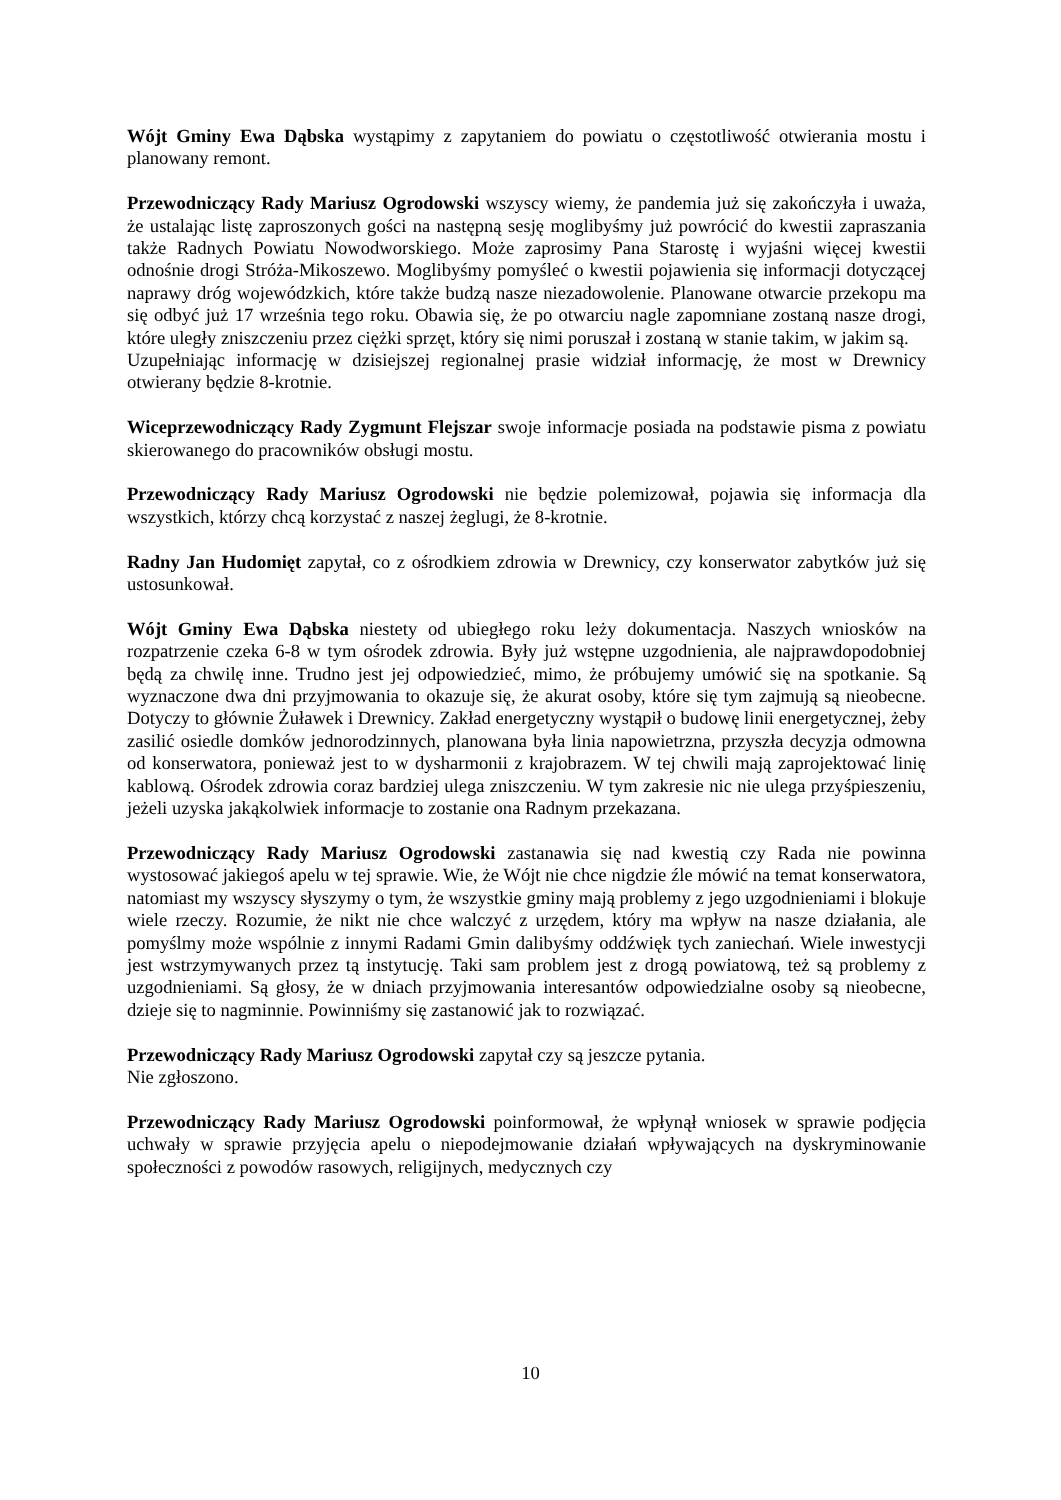Wójt Gminy Ewa Dąbska wystąpimy z zapytaniem do powiatu o częstotliwość otwierania mostu i planowany remont.
Przewodniczący Rady Mariusz Ogrodowski wszyscy wiemy, że pandemia już się zakończyła i uważa, że ustalając listę zaproszonych gości na następną sesję moglibyśmy już powrócić do kwestii zapraszania także Radnych Powiatu Nowodworskiego. Może zaprosimy Pana Starostę i wyjaśni więcej kwestii odnośnie drogi Stróża-Mikoszewo. Moglibyśmy pomyśleć o kwestii pojawienia się informacji dotyczącej naprawy dróg wojewódzkich, które także budzą nasze niezadowolenie. Planowane otwarcie przekopu ma się odbyć już 17 września tego roku. Obawia się, że po otwarciu nagle zapomniane zostaną nasze drogi, które uległy zniszczeniu przez ciężki sprzęt, który się nimi poruszał i zostaną w stanie takim, w jakim są.
Uzupełniając informację w dzisiejszej regionalnej prasie widział informację, że most w Drewnicy otwierany będzie 8-krotnie.
Wiceprzewodniczący Rady Zygmunt Flejszar swoje informacje posiada na podstawie pisma z powiatu skierowanego do pracowników obsługi mostu.
Przewodniczący Rady Mariusz Ogrodowski nie będzie polemizował, pojawia się informacja dla wszystkich, którzy chcą korzystać z naszej żeglugi, że 8-krotnie.
Radny Jan Hudomięt zapytał, co z ośrodkiem zdrowia w Drewnicy, czy konserwator zabytków już się ustosunkował.
Wójt Gminy Ewa Dąbska niestety od ubiegłego roku leży dokumentacja. Naszych wniosków na rozpatrzenie czeka 6-8 w tym ośrodek zdrowia. Były już wstępne uzgodnienia, ale najprawdopodobniej będą za chwilę inne. Trudno jest jej odpowiedzieć, mimo, że próbujemy umówić się na spotkanie. Są wyznaczone dwa dni przyjmowania to okazuje się, że akurat osoby, które się tym zajmują są nieobecne. Dotyczy to głównie Żuławek i Drewnicy. Zakład energetyczny wystąpił o budowę linii energetycznej, żeby zasilić osiedle domków jednorodzinnych, planowana była linia napowietrzna, przyszła decyzja odmowna od konserwatora, ponieważ jest to w dysharmonii z krajobrazem. W tej chwili mają zaprojektować linię kablową. Ośrodek zdrowia coraz bardziej ulega zniszczeniu. W tym zakresie nic nie ulega przyśpieszeniu, jeżeli uzyska jakąkolwiek informacje to zostanie ona Radnym przekazana.
Przewodniczący Rady Mariusz Ogrodowski zastanawia się nad kwestią czy Rada nie powinna wystosować jakiegoś apelu w tej sprawie. Wie, że Wójt nie chce nigdzie źle mówić na temat konserwatora, natomiast my wszyscy słyszymy o tym, że wszystkie gminy mają problemy z jego uzgodnieniami i blokuje wiele rzeczy. Rozumie, że nikt nie chce walczyć z urzędem, który ma wpływ na nasze działania, ale pomyślmy może wspólnie z innymi Radami Gmin dalibyśmy oddźwięk tych zaniechań. Wiele inwestycji jest wstrzymywanych przez tą instytucję. Taki sam problem jest z drogą powiatową, też są problemy z uzgodnieniami. Są głosy, że w dniach przyjmowania interesantów odpowiedzialne osoby są nieobecne, dzieje się to nagminnie. Powinniśmy się zastanowić jak to rozwiązać.
Przewodniczący Rady Mariusz Ogrodowski zapytał czy są jeszcze pytania.
Nie zgłoszono.
Przewodniczący Rady Mariusz Ogrodowski poinformował, że wpłynął wniosek w sprawie podjęcia uchwały w sprawie przyjęcia apelu o niepodejmowanie działań wpływających na dyskryminowanie społeczności z powodów rasowych, religijnych, medycznych czy
10